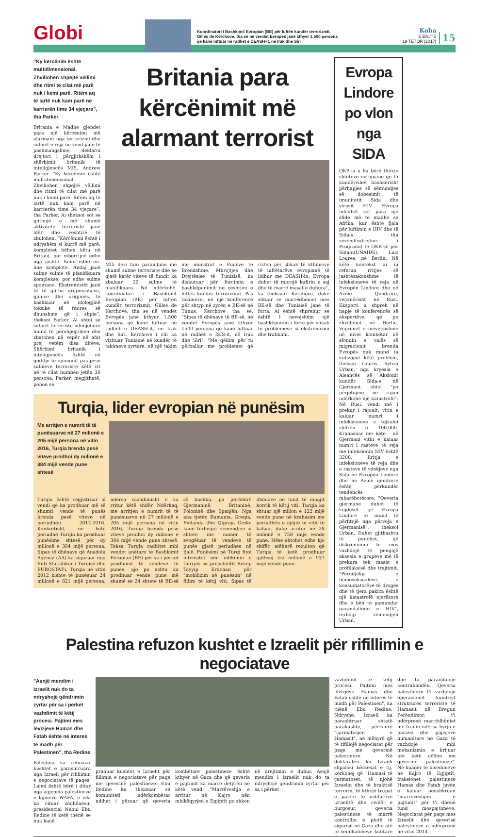Globi
Koordinatori i Bashkimit Evropian (BE) për luftën kundër terrorizmit, Gilles de Kerchove, tha se në vendet Evropës janë kthyer 1.500 persona që kanë luftuar në radhët e DEASH-it, në Irak dhe Siri
Koha
E ENJTE
19 TETOR |2017|
15
“Ky kërcënim është multidimensional. Zhvillohen shpejtë vëllimi dhe ritmi të cilat më parë nuk i kemi parë. Ritëm aq të lartë nuk kam parë në karrierën time 34 vjeçare”, tha Parker
Britania e Madhe gjendet para një kërcënimi më alarmant nga terrorizmi dhe sulmet e reja në vend janë të pashmangshme, deklaroi drejtori i përgjithshëm i shërbimit britanik të inteligjencës MI5, Andrew Parker. “Ky kërcënim është multidimensional. Zhvillohen shpejtë vëllimi dhe ritmi të cilat më parë nuk i kemi parë. Ritëm aq të lartë nuk kam parë në karrierën time 34 vjeçare”, tha Parker. Ai theksoi sot se gjithnjë e më shumë aktivitete terroriste janë afër dhe vështirë të zbulohen. “Kërcënimi është i ndryshëm si kurrë më parë: komplotet bëhen këtu në Britani, por mbërrijnë edhe nga jashtë. Kemi edhe on-line komplote. Andaj janë sulme sulme të planifikuara komplekse, por edhe sulme spontane. Ekstremistët janë të të gjitha grupmoshave, gjinive dhe origjinës, të bashkuar në idologjinë toksike të fitores së dhunshme që i shpie”, theksoi Parker. Ai shtoi se sulmet terroriste ndonjëherë mund të përshpejtohen dhe zbatohen në vepër në afat prej vetëm disa ditëve. Shërbimi britanik i inteligjencës është në goditje të opinionit pas pesë sulmeve terroriste këtë vit në të cilat humbën jetën 36 persona. Parker, megjithatë, pohon se
Britania para kërcënimit më alarmant terrorist
MI5 deri tani parandaloi më shumë sulme terroriste dhe se gjatë katër viteve të fundit ka zbuluar 20 sulme të planifikuara. Në ndërkohë, koordinatori i Bashkimit Evropian (BE) për luftën kundër terrorizmit, Gilles de Kerchove, tha se në vendet Evropës janë kthyer 1.500 persona që kanë luftuar në radhët e DEASH-it, në Irak dhe Siri. Kerchove i cili ka vizituar Tunizinë në kuadër të takimeve zyrtare, në një takim me ministrat e Punëve të Brendshme, Mbrojtjes dhe Drejtësisë të Tunizisë, ka diskutuar për forcimin e bashkëpunimit në çështjen e luftës kundër terrorizmit. Pas takimeve, në një konferencë për shtyp në zyrën e BE-së në Tunus, Kerchove tha se, "Sipas të dhënave të BE-së, në vendet Evropës janë kthyer 1500 persona që kanë luftuar në radhët e ISIS-it, në Irak dhe Siri". "Me qëllim për tu përballur me problemet që rriten për shkak të kthimeve të luftëtarëve evropianë të lidhur me DEASH-in, Evropa duhet të mbrojë kufirin e saj dhe të marrë masat e duhura", ka theksuar Kerchove, duke shtuar se marrëdhëniet mes BE-së dhe Tunizisë janë të forta. Ai është shprehur se është i nevojshëm një bashkëpunim i fortë për shkak të problemeve si ekstremizmi dhe trafikimi.
Turqia, lider evropian në punësim
Me arritjen e numrit të të punësuarve në 27 milionë e 205 mijë persona në vitin 2016, Turqia brenda pesë viteve prodhoi dy milionë e 384 mijë vende pune shtesë
Turqia është regjistruar si vendi që ka prodhuar më së shumti vende të punës brenda pesë viteve në periudhën 2012-2016. Konkretisht, në këtë periudhë Turqia ka prodhuar punësime shtesë për dy milionë e 384 mijë persona. Sipas të dhënave që Anadolu Agency (AA) ka siguruar nga Enti Statistikor i Turqisë dhe EUROSTAT-i, Turqia në vitin 2012 kishte të punësuar 24 milionë e 821 mijë persona, ndërsa vazhdimisht e ka rritur këtë shifër. Ndërkaq, me arritjen e numrit të të punësuarve në 27 milionë e 205 mijë persona në vitin 2016, Turqia brenda pesë viteve prodhoi dy milionë e 384 mijë vende pune shtesë. Teksa Turqia radhitet mbi vendet anëtare të Bashkimit Evropian (BE) për sa i përket prodhimit të vendeve të punës, ajo po ashtu ka prodhuar vende pune më shumë se 24 shtete të BE-së së bashku, pa përfshirë Gjermaninë, Britaninë, Poloninë dhe Spanjën. Nga ana tjetër, Rumania, Greqia, Finlanda dhe Qiproja Greke kanë tërhequr vëmendjen si shtete me numër të zvogëluar të vendeve të punës gjatë periudhës në fjalë. Punësimi në Turqi fitoi intensitet nën ndikimin e thirrjes së presidentit Recep Tayyip Erdoaan për "mobilizim në punësim" në fillim të këtij viti. Sipas të dhënave në fund të muajit korrik të këtij viti, Turqia ka shtuar një milion e 122 mijë vende pune në krahasim me periudhën e njëjtë të vitit të kaluar, duke arritur në 28 milionë e 758 mijë vende pune. Nëse shtohet edhe kjo shifër, atëherë rezulton që Turqia të ketë prodhuar gjithsej tre milionë e 937 mijë vende pune.
Evropa Lindore po vlon nga SIDA
OKB-ja u ka bërë thirrje shteteve evropiane që t'i kundërvihet bashkërisht përhapjes së sëmundjes së dobësimit të imunitetit Sida dhe virusit HIV. Evropa ndodhet sot para një sfide më të madhe se Afrika, kur është fjala për luftimin e HIV dhe të Sida-s, tha zëvendësdrejtori i Programit të OKB-së për Sida-n(UNAIDS), Luiz Loures, në Berlin. Në këtë kontekst ai iu referua rritjes së jashtëzakonshme të infeksioneve të reja në Evropën Lindore dhe në Azinë Qendrore, veçanërisht në Rusi. Eksperti u shpreh në hapje të konferencës së ekspertëve, që po zhvillohet në Berlin. Veprimet e mëvetsishme në nivel kombëtar në sfondin e valës së migracionit brenda Evropës nuk mund ta kufizojnë këtë problem, theksoi Loures. Sylvia Urban, nga kryesia e Aleancës së Aksionit kundër Sida-s në Gjermani, shtoi "po përjetojmë në rajon ndërkohë një katastrofë". Në Rusi, vendi më i prekur i rajonit, vitin e kaluar numri i infeksioneve e tejkaloi shifrën e 100.000. Krahasuar me këtë - në Gjermani vitin e kaluar numri i rasteve të reja me infeksionin HIV është 3200. Rritja e infeksioneve të reja dhe e rasteve të vdekjeve nga Sida në Evropën Lindore dhe në Azinë qendrore është përkundër tendencës mbarëbotërore. "Qeveria gjermane duhet të kujdeset që Evropa Lindore të mund të përfitojë nga përvoja e Gjermanisë", theksoi Urban. Duhet gjithashtu të punohet, që diskriminimi të mos vazhdojë të pengojë aksesin e grupeve më të prekura tek masat e profilaksisë dhe trajtimit. "Përndjekja e homoseksualëve, e konsumatorëve të drogës dhe të tjera pakica është një katastrofë njerëzore dhe e bën të pamundur parandalimin e HIV", tërhoqi vëmendjen Urban.
Palestina refuzon kushtet e Izraelit për rifillimin e negociatave
"Asnjë mendim i Izraelit nuk do ta ndryshojë qëndrimin zyrtar për sa i përket vazhdimit të këtij procesi. Pajtimi mes lëvizjeve Hamas dhe Fatah është në interes të madh për Palestinën", tha Redine
Palestina ka refuzuar kushtet e parashtruara nga Izraeli për rifillimin e negociatave të paqes. Lajmi është bërë i ditur nga agjencia palestineze e lajmeve WAFA, e cila ka cituar zëdhënësin presidencial Nebul Ebu Redine të ketë thënë se nuk kanë
pranuar kushtet e Izraelit për fillimin e negociatave për paqe me qeverinë palestineze. Ebu Redine ka theksuar se komuniteti ndërkombëtar ndihet i gëzuar që qeveria kombëtare palestineze është kthyer në Gaza dhe që qeveria e pajtimit ka marrë detyrën në këtë vend. "Marrëveshja e arritur në Kajro nën mbikëqyrjen e Egjiptit po shkon në drejtimin e duhur. Asnjë mendim i Izraelit nuk do ta ndryshojë qëndrimin zyrtar për sa i përket
vazhdimit të këtij procesi. Pajtimi mes lëvizjeve Hamas dhe Fatah është në interes të madh për Palestinën", ka thënë Ebu Redine. Ndryshe, Izraeli ka parashtruar shtatë parakushte, përfshirë "çarmatosjen e Hamasit", në mënyrë që të rifillojë negociatat për paqe me qeverinë palestineze. Në deklaratën ku Izraeli shpalosi kërkesat e tij, kërkohej që "Hamasi të çarmatoset, të njohë Izraelin dhe të braktisë terrorin, të kthejë trupat e pajetë të ushtarëve izraelitë dhe civilët e burgosur, qeveria palestineze të marrë kontrollin e plotë të sigurisë në Gaza dhe atë të vendkalimeve kufitare dhe ta parandalojë kontrabandën. Qeveria palestineze t'i vazhdojë operacionet kundrejt strukturës terroriste të Hamasit në Bregun Perëndimor, t'i ndërpresë marrëdhëniet me Iranin ndërsa hyrja e parave dhe pajisjeve humanitare në Gaza të vazhdojë mbi mekanizmin e krijuar për këtë qëllim me qeverinë palestineze". Në kuadër të bisedimeve në Kajro të Egjiptit, fraksionet palestineze Hamas dhe Fatah javën e kaluar nënshkruan "marrëveshjen e pajtimit" për t'i dhënë fund mospajtimeve. Negociatat për paqe mes Izraelit dhe qeverisë palestineze u ndërprenë në vitin 2014.